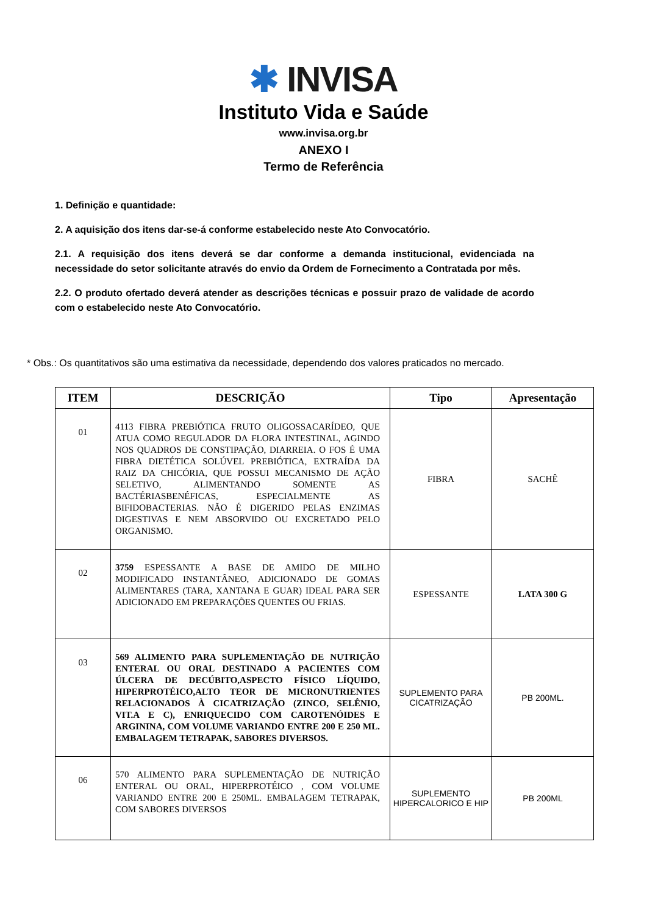✱ INVISA
Instituto Vida e Saúde
www.invisa.org.br
ANEXO I
Termo de Referência
1. Definição e quantidade:
2. A aquisição dos itens dar-se-á conforme estabelecido neste Ato Convocatório.
2.1. A requisição dos itens deverá se dar conforme a demanda institucional, evidenciada na necessidade do setor solicitante através do envio da Ordem de Fornecimento a Contratada por mês.
2.2. O produto ofertado deverá atender as descrições técnicas e possuir prazo de validade de acordo com o estabelecido neste Ato Convocatório.
* Obs.: Os quantitativos são uma estimativa da necessidade, dependendo dos valores praticados no mercado.
| ITEM | DESCRIÇÃO | Tipo | Apresentação |
| --- | --- | --- | --- |
| 01 | 4113 FIBRA PREBIÓTICA FRUTO OLIGOSSACARÍDEO, QUE ATUA COMO REGULADOR DA FLORA INTESTINAL, AGINDO NOS QUADROS DE CONSTIPAÇÃO, DIARREIA. O FOS É UMA FIBRA DIETÉTICA SOLÚVEL PREBIÓTICA, EXTRAÍDA DA RAIZ DA CHICÓRIA, QUE POSSUI MECANISMO DE AÇÃO SELETIVO, ALIMENTANDO SOMENTE AS BACTÉRIASBENÉFICAS, ESPECIALMENTE AS BIFIDOBACTERIAS. NÃO É DIGERIDO PELAS ENZIMAS DIGESTIVAS E NEM ABSORVIDO OU EXCRETADO PELO ORGANISMO. | FIBRA | SACHÊ |
| 02 | 3759 ESPESSANTE A BASE DE AMIDO DE MILHO MODIFICADO INSTANTÂNEO, ADICIONADO DE GOMAS ALIMENTARES (TARA, XANTANA E GUAR) IDEAL PARA SER ADICIONADO EM PREPARAÇÕES QUENTES OU FRIAS. | ESPESSANTE | LATA 300 G |
| 03 | 569 ALIMENTO PARA SUPLEMENTAÇÃO DE NUTRIÇÃO ENTERAL OU ORAL DESTINADO A PACIENTES COM ÚLCERA DE DECÚBITO,ASPECTO FÍSICO LÍQUIDO, HIPERPROTÉICO,ALTO TEOR DE MICRONUTRIENTES RELACIONADOS À CICATRIZAÇÃO (ZINCO, SELÊNIO, VIT.A E C), ENRIQUECIDO COM CAROTENÓIDES E ARGININA, COM VOLUME VARIANDO ENTRE 200 E 250 ML. EMBALAGEM TETRAPAK, SABORES DIVERSOS. | SUPLEMENTO PARA CICATRIZAÇÃO | PB 200ML. |
| 06 | 570 ALIMENTO PARA SUPLEMENTAÇÃO DE NUTRIÇÃO ENTERAL OU ORAL, HIPERPROTÉICO , COM VOLUME VARIANDO ENTRE 200 E 250ML. EMBALAGEM TETRAPAK, COM SABORES DIVERSOS | SUPLEMENTO HIPERCALORICO E HIP | PB 200ML |